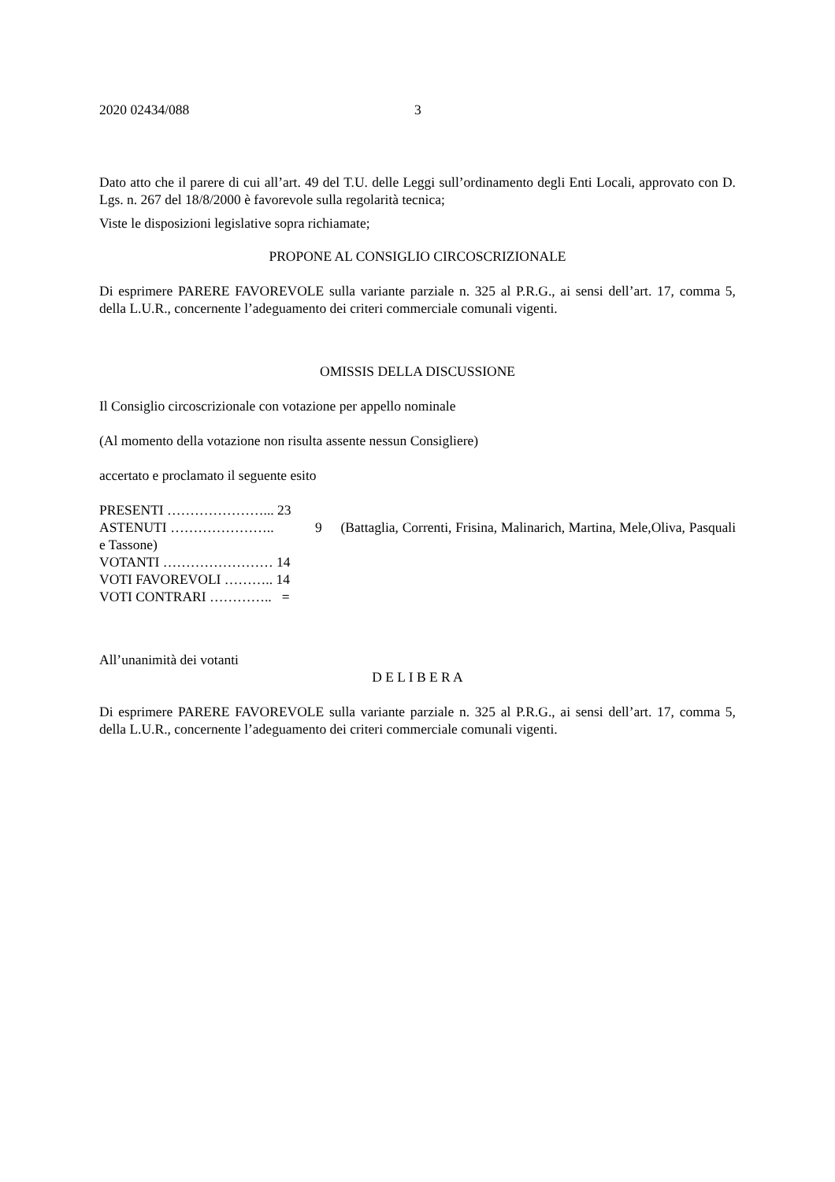2020 02434/088 3
Dato atto che il parere di cui all’art. 49 del T.U. delle Leggi sull’ordinamento degli Enti Locali, approvato con D. Lgs. n. 267 del 18/8/2000 è favorevole sulla regolarità tecnica;
Viste le disposizioni legislative sopra richiamate;
PROPONE AL CONSIGLIO CIRCOSCRIZIONALE
Di esprimere PARERE FAVOREVOLE sulla variante parziale n. 325 al P.R.G., ai sensi dell’art. 17, comma 5, della L.U.R., concernente l’adeguamento dei criteri commerciale comunali vigenti.
OMISSIS DELLA DISCUSSIONE
Il Consiglio circoscrizionale con votazione per appello nominale
(Al momento della votazione non risulta assente nessun Consigliere)
accertato e proclamato il seguente esito
PRESENTI …………………... 23
ASTENUTI ………………….. 9 (Battaglia, Correnti, Frisina, Malinarich, Martina, Mele,Oliva, Pasquali e Tassone)
VOTANTI …………………… 14
VOTI FAVOREVOLI ……….. 14
VOTI CONTRARI ………….. =
All’unanimità dei votanti
D E L I B E R A
Di esprimere PARERE FAVOREVOLE sulla variante parziale n. 325 al P.R.G., ai sensi dell’art. 17, comma 5, della L.U.R., concernente l’adeguamento dei criteri commerciale comunali vigenti.